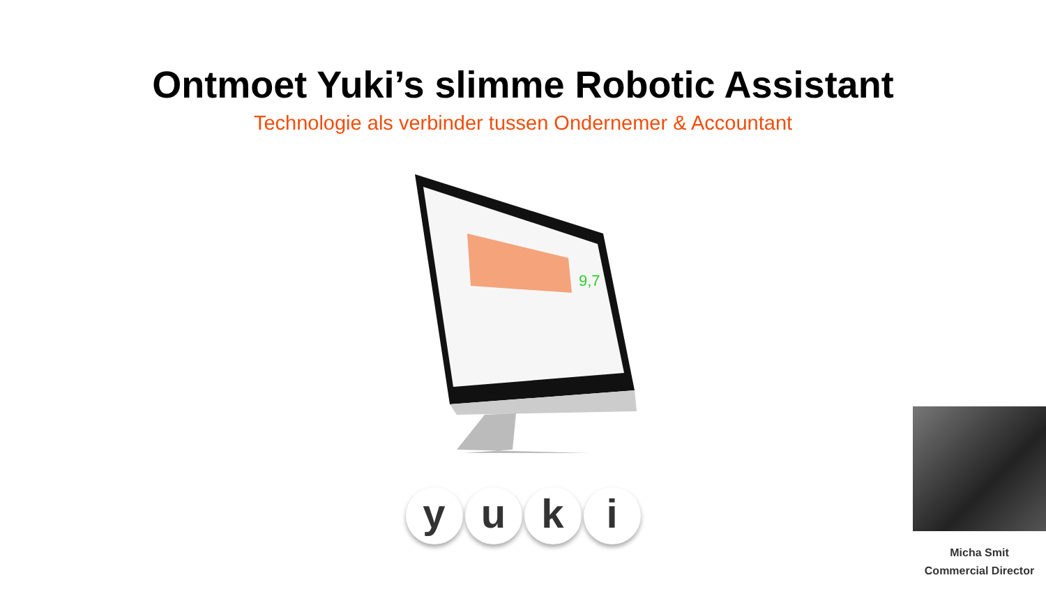Ontmoet Yuki’s slimme Robotic Assistant
Technologie als verbinder tussen Ondernemer & Accountant
9,7
yuki
Micha Smit
Commercial Director